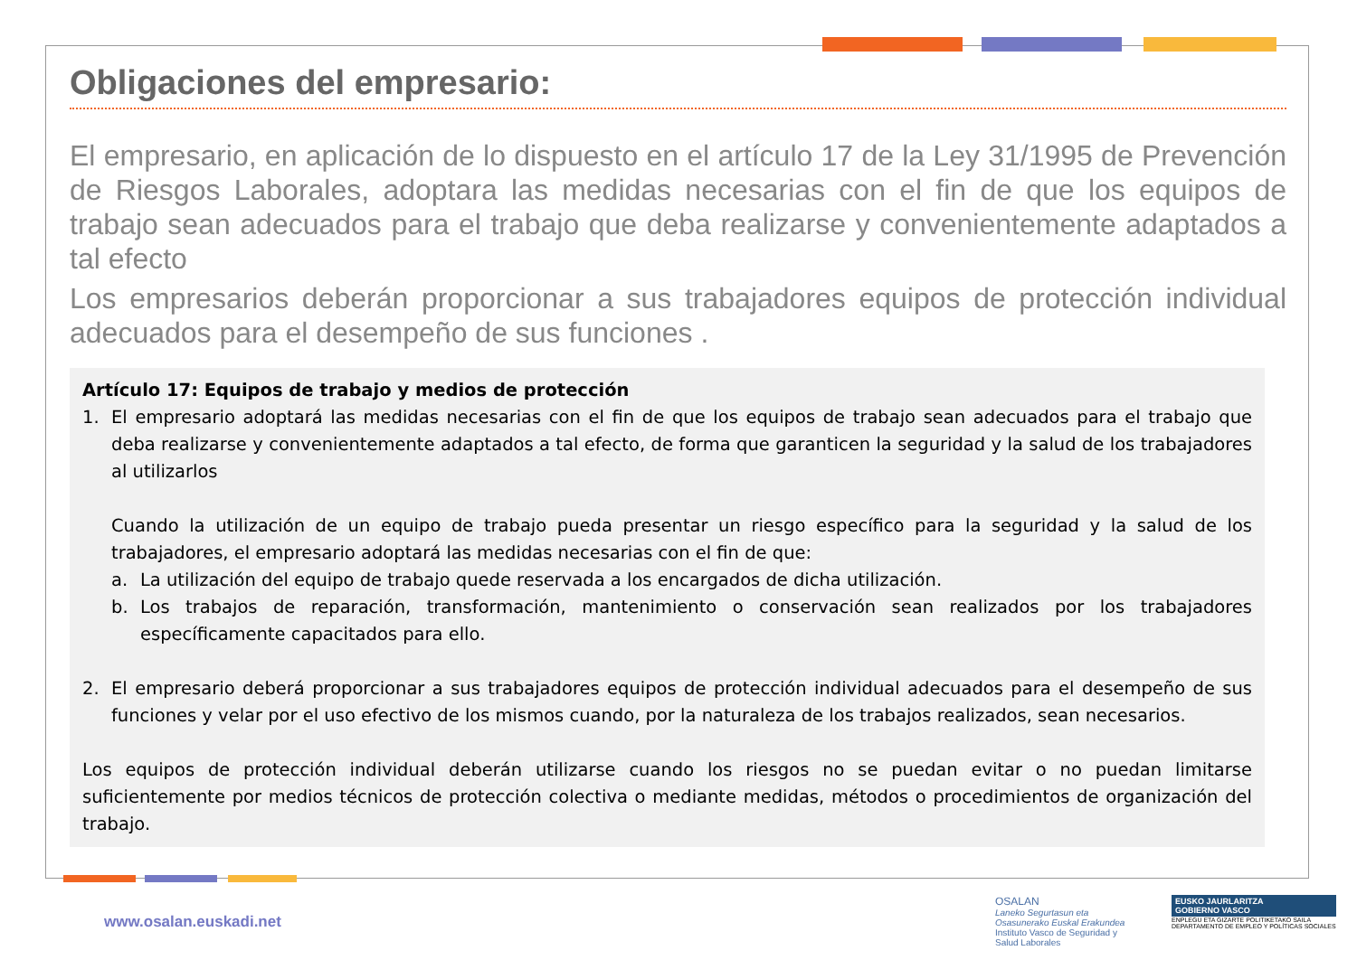Obligaciones del empresario:
El empresario, en aplicación de lo dispuesto en el artículo 17 de la Ley 31/1995 de Prevención de Riesgos Laborales, adoptara las medidas necesarias con el fin de que los equipos de trabajo sean adecuados para el trabajo que deba realizarse y convenientemente adaptados a tal efecto
Los empresarios deberán proporcionar a sus trabajadores equipos de protección individual adecuados para el desempeño de sus funciones .
Artículo 17: Equipos de trabajo y medios de protección
1. El empresario adoptará las medidas necesarias con el fin de que los equipos de trabajo sean adecuados para el trabajo que deba realizarse y convenientemente adaptados a tal efecto, de forma que garanticen la seguridad y la salud de los trabajadores al utilizarlos
Cuando la utilización de un equipo de trabajo pueda presentar un riesgo específico para la seguridad y la salud de los trabajadores, el empresario adoptará las medidas necesarias con el fin de que:
a. La utilización del equipo de trabajo quede reservada a los encargados de dicha utilización.
b. Los trabajos de reparación, transformación, mantenimiento o conservación sean realizados por los trabajadores específicamente capacitados para ello.
2. El empresario deberá proporcionar a sus trabajadores equipos de protección individual adecuados para el desempeño de sus funciones y velar por el uso efectivo de los mismos cuando, por la naturaleza de los trabajos realizados, sean necesarios.
Los equipos de protección individual deberán utilizarse cuando los riesgos no se puedan evitar o no puedan limitarse suficientemente por medios técnicos de protección colectiva o mediante medidas, métodos o procedimientos de organización del trabajo.
www.osalan.euskadi.net
OSALAN
Laneko Segurtasun eta
Osasunerako Euskal Erakundea
Instituto Vasco de Seguridad y
Salud Laborales
EUSKO JAURLARITZA
GOBIERNO VASCO
ENPLEGU ETA GIZARTE POLITIKETAKO SAILA
DEPARTAMENTO DE EMPLEO Y POLÍTICAS SOCIALES